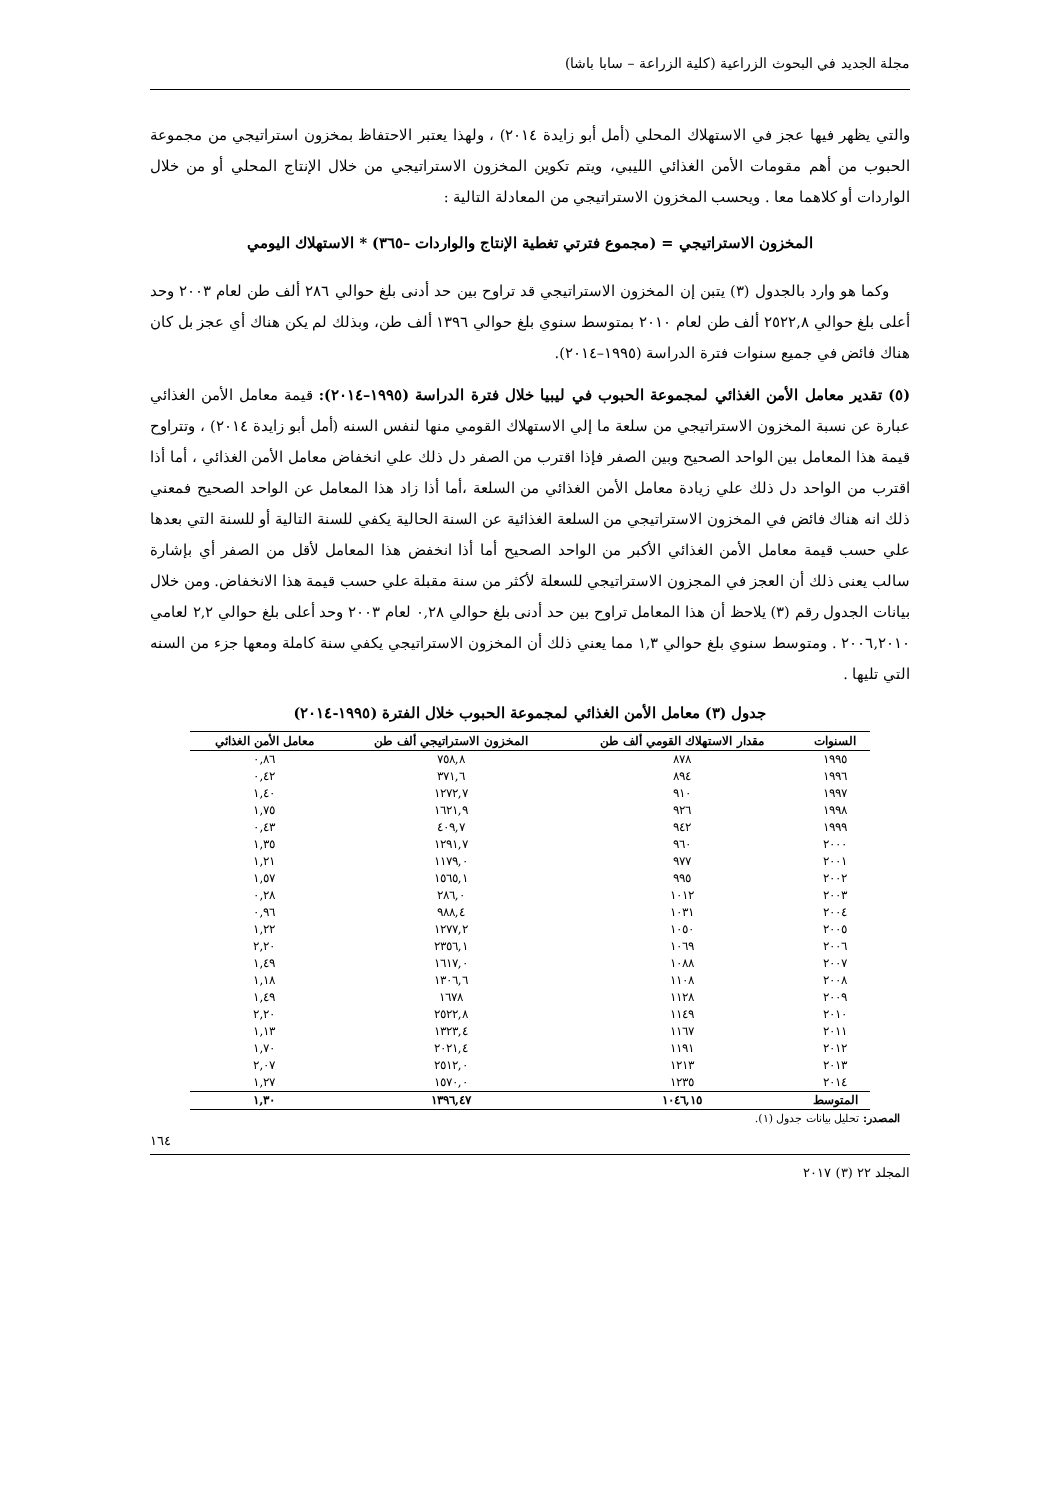مجلة الجديد في البحوث الزراعية (كلية الزراعة – سابا باشا)
والتي يظهر فيها عجز في الاستهلاك المحلي (أمل أبو زايدة ٢٠١٤) ، ولهذا يعتبر الاحتفاظ بمخزون استراتيجي من مجموعة الحبوب من أهم مقومات الأمن الغذائي الليبي، ويتم تكوين المخزون الاستراتيجي من خلال الإنتاج المحلي أو من خلال الواردات أو كلاهما معا . ويحسب المخزون الاستراتيجي من المعادلة التالية :
المخزون الاستراتيجي = (مجموع فترتي تغطية الإنتاج والواردات –٣٦٥) * الاستهلاك اليومي
وكما هو وارد بالجدول (٣) يتبن إن المخزون الاستراتيجي قد تراوح بين حد أدنى بلغ حوالي ٢٨٦ ألف طن لعام ٢٠٠٣ وحد أعلى بلغ حوالي ٢٥٢٢,٨ ألف طن لعام ٢٠١٠ بمتوسط سنوي بلغ حوالي ١٣٩٦ ألف طن، وبذلك لم يكن هناك أي عجز بل كان هناك فائض في جميع سنوات فترة الدراسة (١٩٩٥–٢٠١٤).
(٥) تقدير معامل الأمن الغذائي لمجموعة الحبوب في ليبيا خلال فترة الدراسة (١٩٩٥–٢٠١٤): قيمة معامل الأمن الغذائي عبارة عن نسبة المخزون الاستراتيجي من سلعة ما إلي الاستهلاك القومي منها لنفس السنه (أمل أبو زايدة ٢٠١٤) ، وتتراوح قيمة هذا المعامل بين الواحد الصحيح وبين الصفر فإذا اقترب من الصفر دل ذلك علي انخفاض معامل الأمن الغذائي ، أما أذا اقترب من الواحد دل ذلك علي زيادة معامل الأمن الغذائي من السلعة ،أما أذا زاد هذا المعامل عن الواحد الصحيح فمعني ذلك انه هناك فائض في المخزون الاستراتيجي من السلعة الغذائية عن السنة الحالية يكفي للسنة التالية أو للسنة التي بعدها علي حسب قيمة معامل الأمن الغذائي الأكبر من الواحد الصحيح أما أذا انخفض هذا المعامل لأقل من الصفر أي بإشارة سالب يعنى ذلك أن العجز في المجزون الاستراتيجي للسعلة لأكثر من سنة مقبلة علي حسب قيمة هذا الانخفاض. ومن خلال بيانات الجدول رقم (٣) يلاحظ أن هذا المعامل تراوح بين حد أدنى بلغ حوالي ٠,٢٨ لعام ٢٠٠٣ وحد أعلى بلغ حوالي ٢,٢ لعامي ٢٠٠٦,٢٠١٠ . ومتوسط سنوي بلغ حوالي ١,٣ مما يعني ذلك أن المخزون الاستراتيجي يكفي سنة كاملة ومعها جزء من السنه التي تليها .
جدول (٣) معامل الأمن الغذائي لمجموعة الحبوب خلال الفترة (١٩٩٥-٢٠١٤)
| السنوات | مقدار الاستهلاك القومي ألف طن | المخزون الاستراتيجي ألف طن | معامل الأمن الغذائي |
| --- | --- | --- | --- |
| ١٩٩٥ | ٨٧٨ | ٧٥٨,٨ | ٠,٨٦ |
| ١٩٩٦ | ٨٩٤ | ٣٧١,٦ | ٠,٤٢ |
| ١٩٩٧ | ٩١٠ | ١٢٧٢,٧ | ١,٤٠ |
| ١٩٩٨ | ٩٢٦ | ١٦٢١,٩ | ١,٧٥ |
| ١٩٩٩ | ٩٤٢ | ٤٠٩,٧ | ٠,٤٣ |
| ٢٠٠٠ | ٩٦٠ | ١٢٩١,٧ | ١,٣٥ |
| ٢٠٠١ | ٩٧٧ | ١١٧٩,٠ | ١,٢١ |
| ٢٠٠٢ | ٩٩٥ | ١٥٦٥,١ | ١,٥٧ |
| ٢٠٠٣ | ١٠١٢ | ٢٨٦,٠ | ٠,٢٨ |
| ٢٠٠٤ | ١٠٣١ | ٩٨٨,٤ | ٠,٩٦ |
| ٢٠٠٥ | ١٠٥٠ | ١٢٧٧,٢ | ١,٢٢ |
| ٢٠٠٦ | ١٠٦٩ | ٢٣٥٦,١ | ٢,٢٠ |
| ٢٠٠٧ | ١٠٨٨ | ١٦١٧,٠ | ١,٤٩ |
| ٢٠٠٨ | ١١٠٨ | ١٣٠٦,٦ | ١,١٨ |
| ٢٠٠٩ | ١١٢٨ | ١٦٧٨ | ١,٤٩ |
| ٢٠١٠ | ١١٤٩ | ٢٥٢٢,٨ | ٢,٢٠ |
| ٢٠١١ | ١١٦٧ | ١٣٢٣,٤ | ١,١٣ |
| ٢٠١٢ | ١١٩١ | ٢٠٢١,٤ | ١,٧٠ |
| ٢٠١٣ | ١٢١٣ | ٢٥١٢,٠ | ٢,٠٧ |
| ٢٠١٤ | ١٢٣٥ | ١٥٧٠,٠ | ١,٢٧ |
| المتوسط | ١٠٤٦,١٥ | ١٣٩٦,٤٧ | ١,٣٠ |
المصدر: تحليل بيانات جدول (١).
١٦٤
المجلد ٢٢ (٣) ٢٠١٧